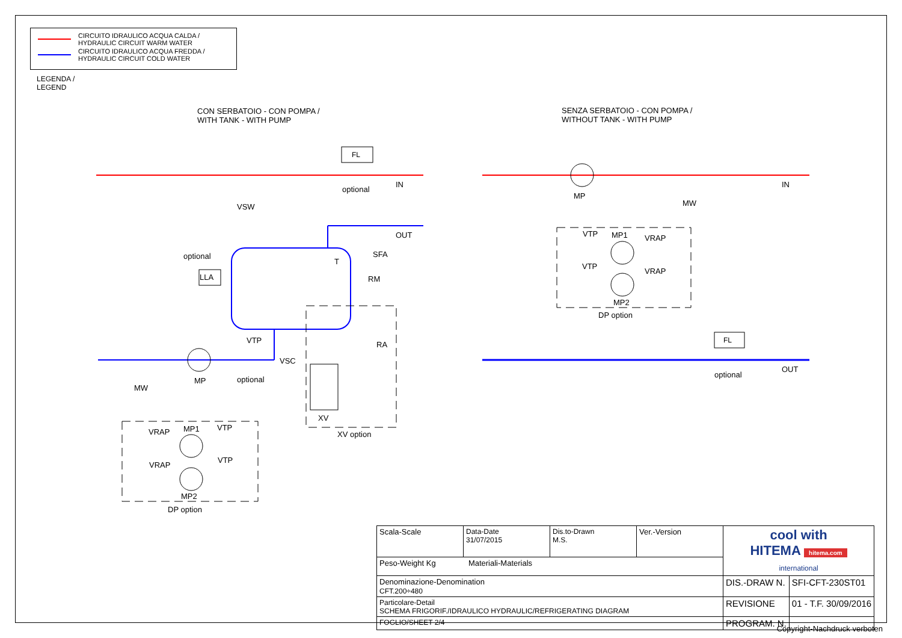CIRCUITO IDRAULICO ACQUA CALDA /
HYDRAULIC CIRCUIT WARM WATER
CIRCUITO IDRAULICO ACQUA FREDDA /
HYDRAULIC CIRCUIT COLD WATER
LEGENDA /
LEGEND
CON SERBATOIO - CON POMPA /
WITH TANK - WITH PUMP
SENZA SERBATOIO - CON POMPA /
WITHOUT TANK - WITH PUMP
FL
optional
IN
VSW
OUT
optional
LLA
T
SFA
RM
VTP RA
VSC
MP optional
MW
XV
XV option
VRAP MP1 VTP
VRAP
VTP
MP2
DP option
MP
MW
IN
VTP MP1 VRAP
VTP
VRAP
MP2
DP option
FL
optional
OUT
| Scala-Scale | Data-Date 31/07/2015 | Dis.to-Drawn M.S. | Ver.-Version | cool with HITEMA hitema.com international | |
| Peso-Weight Kg Materiali-Materials | | | | | |
| Denominazione-Denomination CFT.200÷480 | | | | DIS.-DRAW N. | SFI-CFT-230ST01 |
| Particolare-Detail SCHEMA FRIGORIF./IDRAULICO HYDRAULIC/REFRIGERATING DIAGRAM | | | | REVISIONE | 01 - T.F. 30/09/2016 |
| FOGLIO/SHEET 2/4 | | | | PROGRAM. N. | |
Copyright-Nachdruck verboten